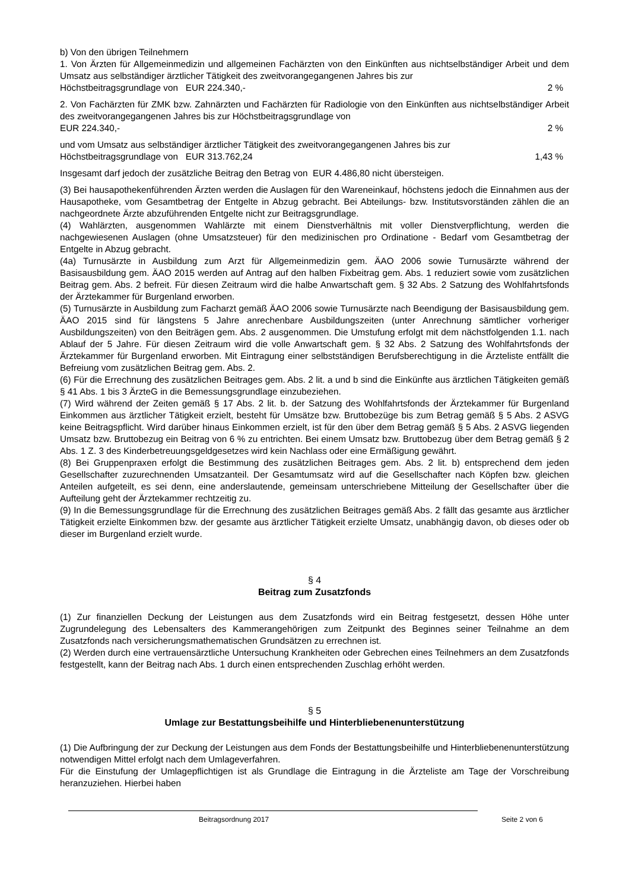b) Von den übrigen Teilnehmern
1. Von Ärzten für Allgemeinmedizin und allgemeinen Fachärzten von den Einkünften aus nichtselbständiger Arbeit und dem Umsatz aus selbständiger ärztlicher Tätigkeit des zweitvorangegangenen Jahres bis zur
Höchstbeitragsgrundlage von EUR 224.340,- 2 %
2. Von Fachärzten für ZMK bzw. Zahnärzten und Fachärzten für Radiologie von den Einkünften aus nichtselbständiger Arbeit des zweitvorangegangenen Jahres bis zur Höchstbeitragsgrundlage von
EUR 224.340,- 2 %
und vom Umsatz aus selbständiger ärztlicher Tätigkeit des zweitvorangegangenen Jahres bis zur
Höchstbeitragsgrundlage von EUR 313.762,24 1,43 %
Insgesamt darf jedoch der zusätzliche Beitrag den Betrag von EUR 4.486,80 nicht übersteigen.
(3) Bei hausapothekenführenden Ärzten werden die Auslagen für den Wareneinkauf, höchstens jedoch die Einnahmen aus der Hausapotheke, vom Gesamtbetrag der Entgelte in Abzug gebracht. Bei Abteilungs- bzw. Institutsvorständen zählen die an nachgeordnete Ärzte abzuführenden Entgelte nicht zur Beitragsgrundlage.
(4) Wahlärzten, ausgenommen Wahlärzte mit einem Dienstverhältnis mit voller Dienstverpflichtung, werden die nachgewiesenen Auslagen (ohne Umsatzsteuer) für den medizinischen pro Ordinatione - Bedarf vom Gesamtbetrag der Entgelte in Abzug gebracht.
(4a) Turnusärzte in Ausbildung zum Arzt für Allgemeinmedizin gem. ÄAO 2006 sowie Turnusärzte während der Basisausbildung gem. ÄAO 2015 werden auf Antrag auf den halben Fixbeitrag gem. Abs. 1 reduziert sowie vom zusätzlichen Beitrag gem. Abs. 2 befreit. Für diesen Zeitraum wird die halbe Anwartschaft gem. § 32 Abs. 2 Satzung des Wohlfahrtsfonds der Ärztekammer für Burgenland erworben.
(5) Turnusärzte in Ausbildung zum Facharzt gemäß ÄAO 2006 sowie Turnusärzte nach Beendigung der Basisausbildung gem. ÄAO 2015 sind für längstens 5 Jahre anrechenbare Ausbildungszeiten (unter Anrechnung sämtlicher vorheriger Ausbildungszeiten) von den Beiträgen gem. Abs. 2 ausgenommen. Die Umstufung erfolgt mit dem nächstfolgenden 1.1. nach Ablauf der 5 Jahre. Für diesen Zeitraum wird die volle Anwartschaft gem. § 32 Abs. 2 Satzung des Wohlfahrtsfonds der Ärztekammer für Burgenland erworben. Mit Eintragung einer selbstständigen Berufsberechtigung in die Ärzteliste entfällt die Befreiung vom zusätzlichen Beitrag gem. Abs. 2.
(6) Für die Errechnung des zusätzlichen Beitrages gem. Abs. 2 lit. a und b sind die Einkünfte aus ärztlichen Tätigkeiten gemäß § 41 Abs. 1 bis 3 ÄrzteG in die Bemessungsgrundlage einzubeziehen.
(7) Wird während der Zeiten gemäß § 17 Abs. 2 lit. b. der Satzung des Wohlfahrtsfonds der Ärztekammer für Burgenland Einkommen aus ärztlicher Tätigkeit erzielt, besteht für Umsätze bzw. Bruttobezüge bis zum Betrag gemäß § 5 Abs. 2 ASVG keine Beitragspflicht. Wird darüber hinaus Einkommen erzielt, ist für den über dem Betrag gemäß § 5 Abs. 2 ASVG liegenden Umsatz bzw. Bruttobezug ein Beitrag von 6 % zu entrichten. Bei einem Umsatz bzw. Bruttobezug über dem Betrag gemäß § 2 Abs. 1 Z. 3 des Kinderbetreuungsgeldgesetzes wird kein Nachlass oder eine Ermäßigung gewährt.
(8) Bei Gruppenpraxen erfolgt die Bestimmung des zusätzlichen Beitrages gem. Abs. 2 lit. b) entsprechend dem jeden Gesellschafter zuzurechnenden Umsatzanteil. Der Gesamtumsatz wird auf die Gesellschafter nach Köpfen bzw. gleichen Anteilen aufgeteilt, es sei denn, eine anderslautende, gemeinsam unterschriebene Mitteilung der Gesellschafter über die Aufteilung geht der Ärztekammer rechtzeitig zu.
(9) In die Bemessungsgrundlage für die Errechnung des zusätzlichen Beitrages gemäß Abs. 2 fällt das gesamte aus ärztlicher Tätigkeit erzielte Einkommen bzw. der gesamte aus ärztlicher Tätigkeit erzielte Umsatz, unabhängig davon, ob dieses oder ob dieser im Burgenland erzielt wurde.
§ 4
Beitrag zum Zusatzfonds
(1) Zur finanziellen Deckung der Leistungen aus dem Zusatzfonds wird ein Beitrag festgesetzt, dessen Höhe unter Zugrundelegung des Lebensalters des Kammerangehörigen zum Zeitpunkt des Beginnes seiner Teilnahme an dem Zusatzfonds nach versicherungsmathematischen Grundsätzen zu errechnen ist.
(2) Werden durch eine vertrauensärztliche Untersuchung Krankheiten oder Gebrechen eines Teilnehmers an dem Zusatzfonds festgestellt, kann der Beitrag nach Abs. 1 durch einen entsprechenden Zuschlag erhöht werden.
§ 5
Umlage zur Bestattungsbeihilfe und Hinterbliebenenunterstützung
(1) Die Aufbringung der zur Deckung der Leistungen aus dem Fonds der Bestattungsbeihilfe und Hinterbliebenenunterstützung notwendigen Mittel erfolgt nach dem Umlageverfahren.
Für die Einstufung der Umlagepflichtigen ist als Grundlage die Eintragung in die Ärzteliste am Tage der Vorschreibung heranzuziehen. Hierbei haben
Beitragsordnung 2017 Seite 2 von 6